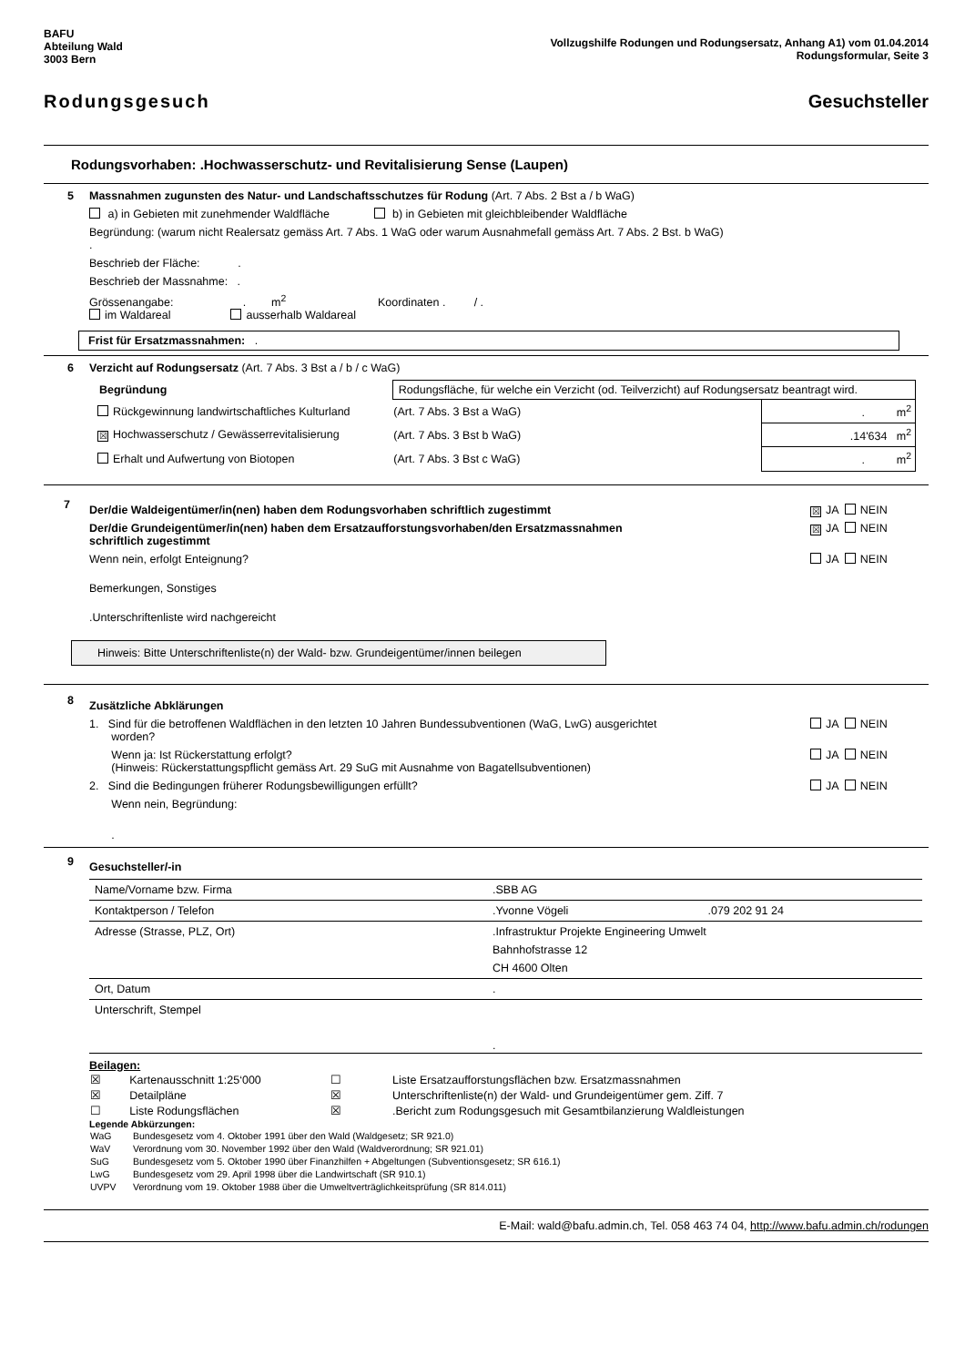BAFU
Abteilung Wald
3003 Bern
Vollzugshilfe Rodungen und Rodungsersatz, Anhang A1) vom 01.04.2014
Rodungsformular, Seite 3
Rodungsgesuch Gesuchsteller
Rodungsvorhaben: .Hochwasserschutz- und Revitalisierung Sense (Laupen)
5
Massnahmen zugunsten des Natur- und Landschaftsschutzes für Rodung (Art. 7 Abs. 2 Bst a / b WaG)
a) in Gebieten mit zunehmender Waldfläche b) in Gebieten mit gleichbleibender Waldfläche
Begründung: (warum nicht Realersatz gemäss Art. 7 Abs. 1 WaG oder warum Ausnahmefall gemäss Art. 7 Abs. 2 Bst. b WaG)
.
Beschrieb der Fläche: .
Beschrieb der Massnahme: .
Grössenangabe: . m<sup>2</sup> Koordinaten . / .
im Waldareal ausserhalb Waldareal
Frist für Ersatzmassnahmen: .
6
Verzicht auf Rodungsersatz (Art. 7 Abs. 3 Bst a / b / c WaG)
| Begründung | Rodungsfläche, für welche ein Verzicht (od. Teilverzicht) auf Rodungsersatz beantragt wird. | |
| Rückgewinnung landwirtschaftliches Kulturland | (Art. 7 Abs. 3 Bst a WaG) | . m<sup>2</sup> |
| ☒ Hochwasserschutz / Gewässerrevitalisierung | (Art. 7 Abs. 3 Bst b WaG) | .14'634 m<sup>2</sup> |
| Erhalt und Aufwertung von Biotopen | (Art. 7 Abs. 3 Bst c WaG) | . m<sup>2</sup> |
7
☒ JA NEIN Der/die Waldeigentümer/in(nen) haben dem Rodungsvorhaben schriftlich zugestimmt
☒ JA NEIN Der/die Grundeigentümer/in(nen) haben dem Ersatzaufforstungsvorhaben/den Ersatzmassnahmen
schriftlich zugestimmt
JA NEIN Wenn nein, erfolgt Enteignung?
Bemerkungen, Sonstiges
.Unterschriftenliste wird nachgereicht
Hinweis: Bitte Unterschriftenliste(n) der Wald- bzw. Grundeigentümer/innen beilegen
8
Zusätzliche Abklärungen
JA NEIN 1. Sind für die betroffenen Waldflächen in den letzten 10 Jahren Bundessubventionen (WaG, LwG) ausgerichtet
worden?
JA NEIN Wenn ja: Ist Rückerstattung erfolgt?
(Hinweis: Rückerstattungspflicht gemäss Art. 29 SuG mit Ausnahme von Bagatellsubventionen)
JA NEIN 2. Sind die Bedingungen früherer Rodungsbewilligungen erfüllt?
Wenn nein, Begründung:
.
9
Gesuchsteller/-in
| Name/Vorname bzw. Firma | .SBB AG | |
| Kontaktperson / Telefon | .Yvonne Vögeli | .079 202 91 24 |
| Adresse (Strasse, PLZ, Ort) | .Infrastruktur Projekte Engineering Umwelt Bahnhofstrasse 12 CH 4600 Olten | |
| Ort, Datum | . | |
| Unterschrift, Stempel | . | |
Beilagen:
| ☒ Kartenausschnitt 1:25‘000 | ☐ Liste Ersatzaufforstungsflächen bzw. Ersatzmassnahmen |
| ☒ Detailpläne | ☒ Unterschriftenliste(n) der Wald- und Grundeigentümer gem. Ziff. 7 |
| ☐ Liste Rodungsflächen | ☒ .Bericht zum Rodungsgesuch mit Gesamtbilanzierung Waldleistungen |
Legende Abkürzungen:
| WaG | Bundesgesetz vom 4. Oktober 1991 über den Wald (Waldgesetz; SR 921.0) |
| WaV | Verordnung vom 30. November 1992 über den Wald (Waldverordnung; SR 921.01) |
| SuG | Bundesgesetz vom 5. Oktober 1990 über Finanzhilfen + Abgeltungen (Subventionsgesetz; SR 616.1) |
| LwG | Bundesgesetz vom 29. April 1998 über die Landwirtschaft (SR 910.1) |
| UVPV | Verordnung vom 19. Oktober 1988 über die Umweltverträglichkeitsprüfung (SR 814.011) |
E-Mail: wald@bafu.admin.ch, Tel. 058 463 74 04, http://www.bafu.admin.ch/rodungen